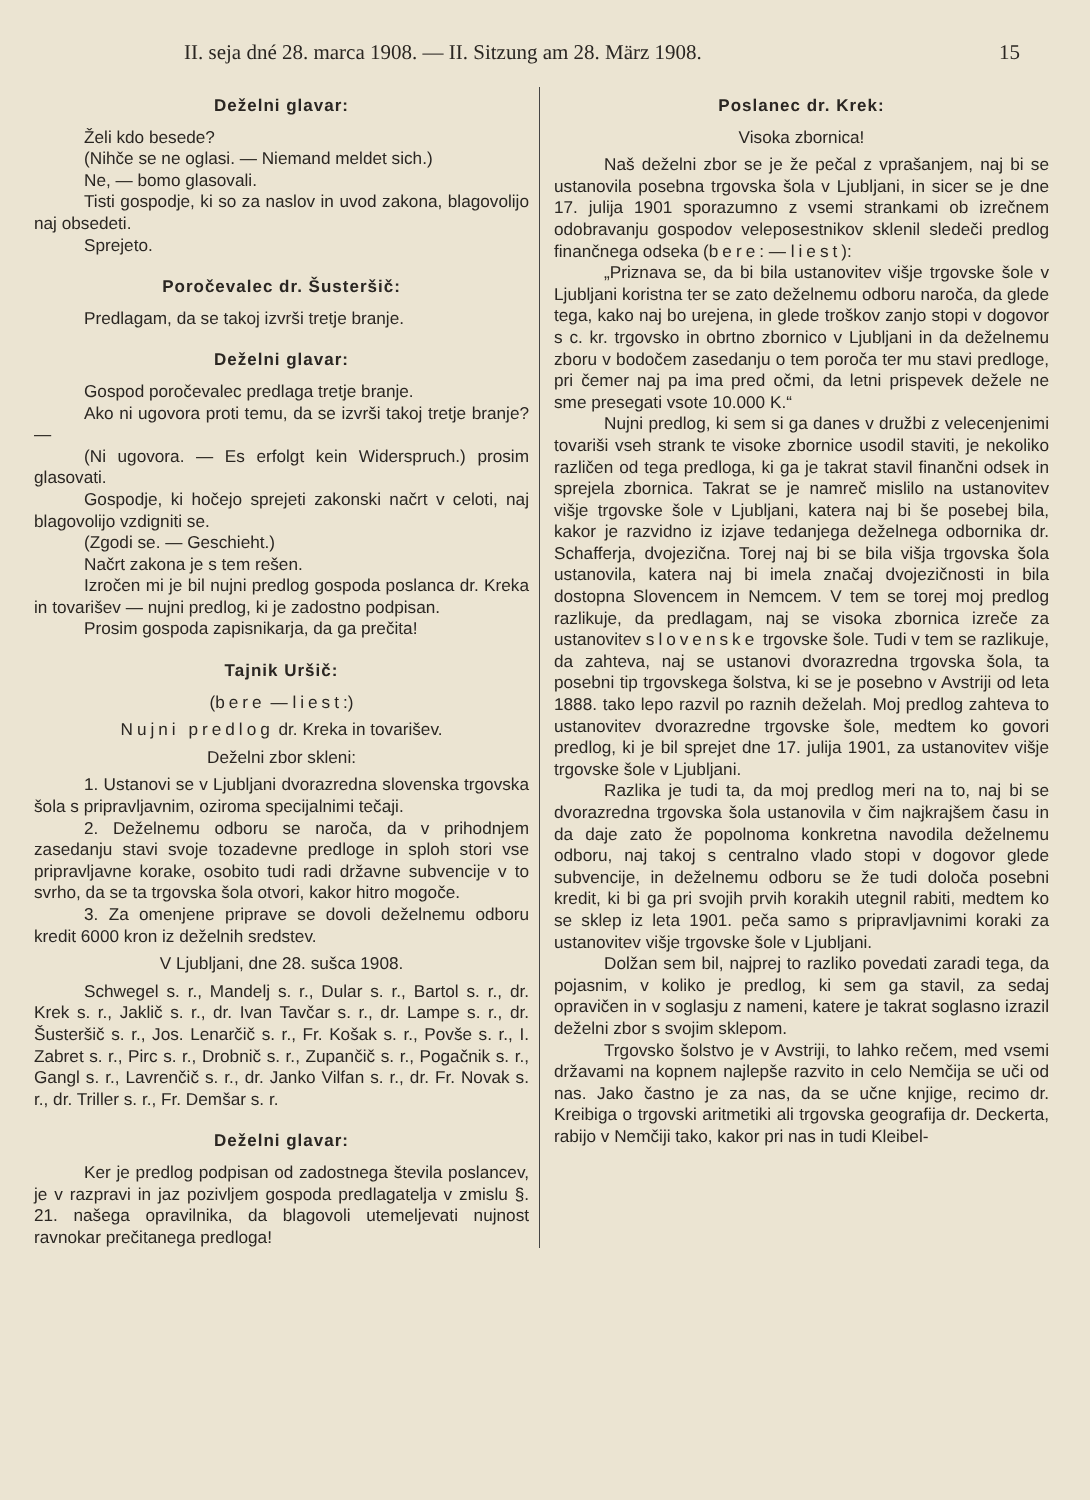II. seja dné 28. marca 1908. — II. Sitzung am 28. März 1908. 15
Deželni glavar:
Želi kdo besede?
(Nihče se ne oglasi. — Niemand meldet sich.)
Ne, — bomo glasovali.
Tisti gospodje, ki so za naslov in uvod zakona, blagovolijo naj obsedeti.
Sprejeto.
Poročevalec dr. Šusteršič:
Predlagam, da se takoj izvrši tretje branje.
Deželni glavar:
Gospod poročevalec predlaga tretje branje.
Ako ni ugovora proti temu, da se izvrši takoj tretje branje? —
(Ni ugovora. — Es erfolgt kein Widerspruch.) prosim glasovati.
Gospodje, ki hočejo sprejeti zakonski načrt v celoti, naj blagovolijo vzdigniti se.
(Zgodi se. — Geschieht.)
Načrt zakona je s tem rešen.
Izročen mi je bil nujni predlog gospoda poslanca dr. Kreka in tovarišev — nujni predlog, ki je zadostno podpisan.
Prosim gospoda zapisnikarja, da ga prečita!
Tajnik Uršič:
(bere — liest:)
Nujni predlog dr. Kreka in tovarišev.
Deželni zbor skleni:
1. Ustanovi se v Ljubljani dvorazredna slovenska trgovska šola s pripravljavnim, oziroma specijalnimi tečaji.
2. Deželnemu odboru se naroča, da v prihodnjem zasedanju stavi svoje tozadevne predloge in sploh stori vse pripravljavne korake, osobito tudi radi državne subvencije v to svrho, da se ta trgovska šola otvori, kakor hitro mogoče.
3. Za omenjene priprave se dovoli deželnemu odboru kredit 6000 kron iz deželnih sredstev.
V Ljubljani, dne 28. sušca 1908.
Schwegel s. r., Mandelj s. r., Dular s. r., Bartol s. r., dr. Krek s. r., Jaklič s. r., dr. Ivan Tavčar s. r., dr. Lampe s. r., dr. Šusteršič s. r., Jos. Lenarčič s. r., Fr. Košak s. r., Povše s. r., I. Zabret s. r., Pirc s. r., Drobnič s. r., Zupančič s. r., Pogačnik s. r., Gangl s. r., Lavrenčič s. r., dr. Janko Vilfan s. r., dr. Fr. Novak s. r., dr. Triller s. r., Fr. Demšar s. r.
Deželni glavar:
Ker je predlog podpisan od zadostnega števila poslancev, je v razpravi in jaz pozivljem gospoda predlagatelja v zmislu §. 21. našega opravilnika, da blagovoli utemeljevati nujnost ravnokar prečitanega predloga!
Poslanec dr. Krek:
Visoka zbornica!
Naš deželni zbor se je že pečal z vprašanjem, naj bi se ustanovila posebna trgovska šola v Ljubljani, in sicer se je dne 17. julija 1901 sporazumno z vsemi strankami ob izrečnem odobravanju gospodov veleposestnikov sklenil sledeči predlog finančnega odseka (bere: — liest):
„Priznava se, da bi bila ustanovitev višje trgovske šole v Ljubljani koristna ter se zato deželnemu odboru naroča, da glede tega, kako naj bo urejena, in glede troškov zanjo stopi v dogovor s c. kr. trgovsko in obrtno zbornico v Ljubljani in da deželnemu zboru v bodočem zasedanju o tem poroča ter mu stavi predloge, pri čemer naj pa ima pred očmi, da letni prispevek dežele ne sme presegati vsote 10.000 K.“
Nujni predlog, ki sem si ga danes v družbi z velecenjenimi tovariši vseh strank te visoke zbornice usodil staviti, je nekoliko različen od tega predloga, ki ga je takrat stavil finančni odsek in sprejela zbornica. Takrat se je namreč mislilo na ustanovitev višje trgovske šole v Ljubljani, katera naj bi še posebej bila, kakor je razvidno iz izjave tedanjega deželnega odbornika dr. Schafferja, dvojezična. Torej naj bi se bila višja trgovska šola ustanovila, katera naj bi imela značaj dvojezičnosti in bila dostopna Slovencem in Nemcem. V tem se torej moj predlog razlikuje, da predlagam, naj se visoka zbornica izreče za ustanovitev slovenske trgovske šole. Tudi v tem se razlikuje, da zahteva, naj se ustanovi dvorazredna trgovska šola, ta posebni tip trgovskega šolstva, ki se je posebno v Avstriji od leta 1888. tako lepo razvil po raznih deželah. Moj predlog zahteva to ustanovitev dvorazredne trgovske šole, medtem ko govori predlog, ki je bil sprejet dne 17. julija 1901, za ustanovitev višje trgovske šole v Ljubljani.
Razlika je tudi ta, da moj predlog meri na to, naj bi se dvorazredna trgovska šola ustanovila v čim najkrajšem času in da daje zato že popolnoma konkretna navodila deželnemu odboru, naj takoj s centralno vlado stopi v dogovor glede subvencije, in deželnemu odboru se že tudi določa posebni kredit, ki bi ga pri svojih prvih korakih utegnil rabiti, medtem ko se sklep iz leta 1901. peča samo s pripravljavnimi koraki za ustanovitev višje trgovske šole v Ljubljani.
Dolžan sem bil, najprej to razliko povedati zaradi tega, da pojasnim, v koliko je predlog, ki sem ga stavil, za sedaj opravičen in v soglasju z nameni, katere je takrat soglasno izrazil deželni zbor s svojim sklepom.
Trgovsko šolstvo je v Avstriji, to lahko rečem, med vsemi državami na kopnem najlepše razvito in celo Nemčija se uči od nas. Jako častno je za nas, da se učne knjige, recimo dr. Kreibiga o trgovski aritmetiki ali trgovska geografija dr. Deckerta, rabijo v Nemčiji tako, kakor pri nas in tudi Kleibel-